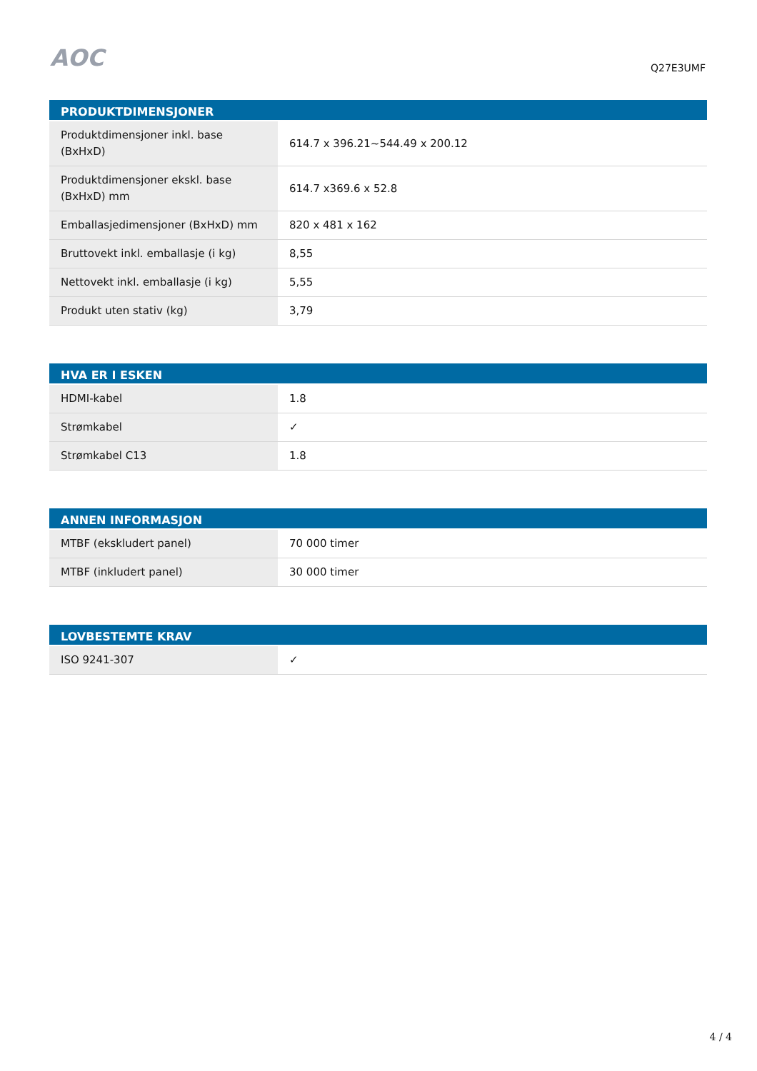AOC
Q27E3UMF
| PRODUKTDIMENSJONER | |
| --- | --- |
| Produktdimensjoner inkl. base (BxHxD) | 614.7 x 396.21~544.49 x 200.12 |
| Produktdimensjoner ekskl. base (BxHxD) mm | 614.7 x369.6 x 52.8 |
| Emballasjedimensjoner (BxHxD) mm | 820 x 481 x 162 |
| Bruttovekt inkl. emballasje (i kg) | 8,55 |
| Nettovekt inkl. emballasje (i kg) | 5,55 |
| Produkt uten stativ (kg) | 3,79 |
| HVA ER I ESKEN | |
| --- | --- |
| HDMI-kabel | 1.8 |
| Strømkabel | ✓ |
| Strømkabel C13 | 1.8 |
| ANNEN INFORMASJON | |
| --- | --- |
| MTBF (ekskludert panel) | 70 000 timer |
| MTBF (inkludert panel) | 30 000 timer |
| LOVBESTEMTE KRAV | |
| --- | --- |
| ISO 9241-307 | ✓ |
4 / 4